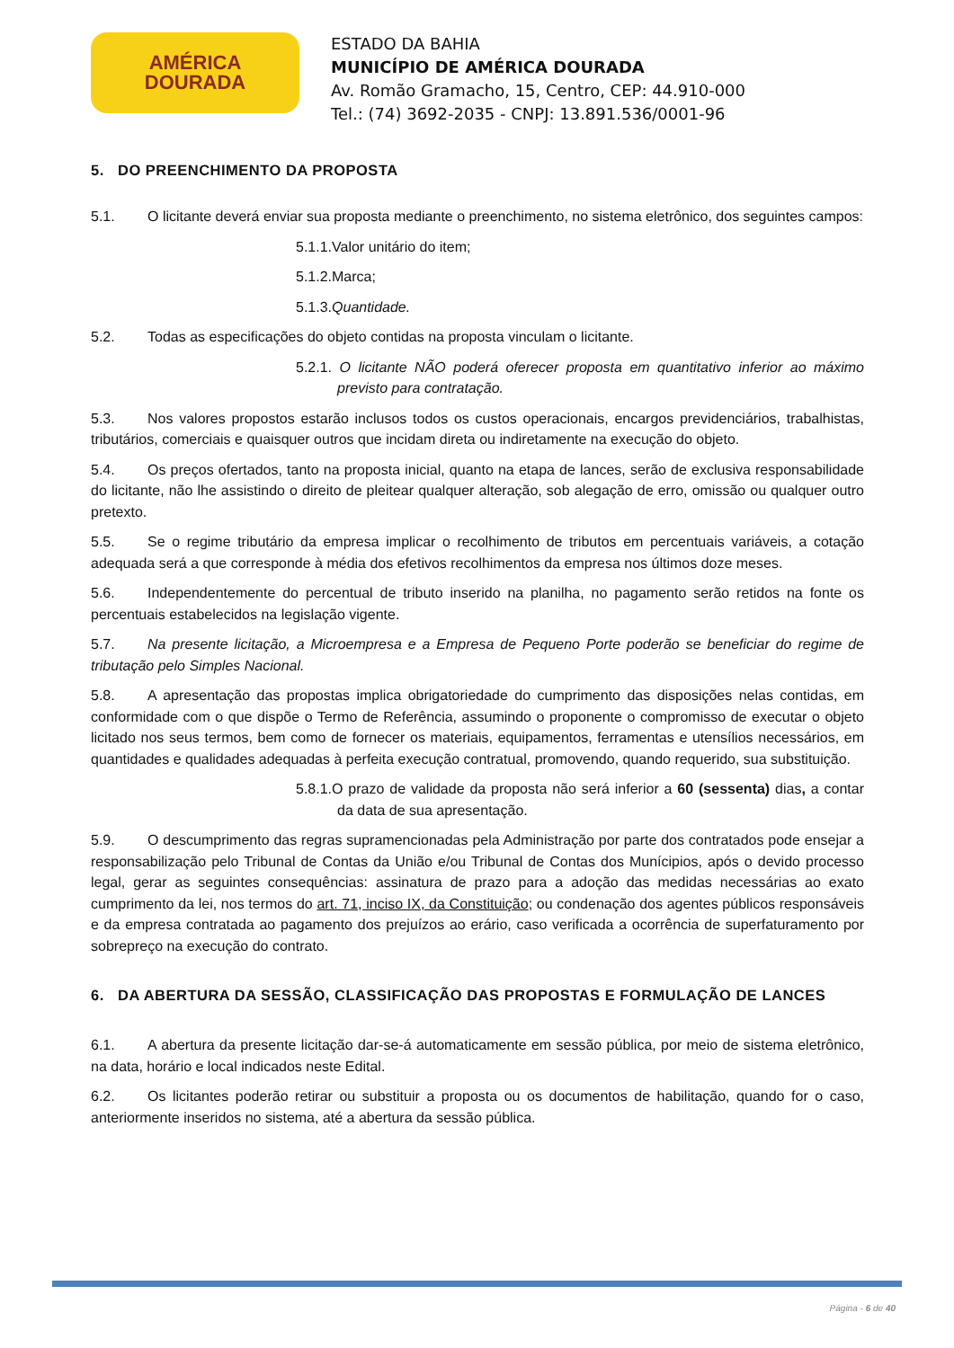AMÉRICA
DOURADA
ESTADO DA BAHIA
MUNICÍPIO DE AMÉRICA DOURADA
Av. Romão Gramacho, 15, Centro, CEP: 44.910-000
Tel.: (74) 3692-2035 - CNPJ: 13.891.536/0001-96
5. DO PREENCHIMENTO DA PROPOSTA
5.1. O licitante deverá enviar sua proposta mediante o preenchimento, no sistema eletrônico, dos seguintes campos:
5.1.1.Valor unitário do item;
5.1.2.Marca;
5.1.3.Quantidade.
5.2. Todas as especificações do objeto contidas na proposta vinculam o licitante.
5.2.1. O licitante NÃO poderá oferecer proposta em quantitativo inferior ao máximo previsto para contratação.
5.3. Nos valores propostos estarão inclusos todos os custos operacionais, encargos previdenciários, trabalhistas, tributários, comerciais e quaisquer outros que incidam direta ou indiretamente na execução do objeto.
5.4. Os preços ofertados, tanto na proposta inicial, quanto na etapa de lances, serão de exclusiva responsabilidade do licitante, não lhe assistindo o direito de pleitear qualquer alteração, sob alegação de erro, omissão ou qualquer outro pretexto.
5.5. Se o regime tributário da empresa implicar o recolhimento de tributos em percentuais variáveis, a cotação adequada será a que corresponde à média dos efetivos recolhimentos da empresa nos últimos doze meses.
5.6. Independentemente do percentual de tributo inserido na planilha, no pagamento serão retidos na fonte os percentuais estabelecidos na legislação vigente.
5.7. Na presente licitação, a Microempresa e a Empresa de Pequeno Porte poderão se beneficiar do regime de tributação pelo Simples Nacional.
5.8. A apresentação das propostas implica obrigatoriedade do cumprimento das disposições nelas contidas, em conformidade com o que dispõe o Termo de Referência, assumindo o proponente o compromisso de executar o objeto licitado nos seus termos, bem como de fornecer os materiais, equipamentos, ferramentas e utensílios necessários, em quantidades e qualidades adequadas à perfeita execução contratual, promovendo, quando requerido, sua substituição.
5.8.1.O prazo de validade da proposta não será inferior a 60 (sessenta) dias, a contar da data de sua apresentação.
5.9. O descumprimento das regras supramencionadas pela Administração por parte dos contratados pode ensejar a responsabilização pelo Tribunal de Contas da União e/ou Tribunal de Contas dos Munícipios, após o devido processo legal, gerar as seguintes consequências: assinatura de prazo para a adoção das medidas necessárias ao exato cumprimento da lei, nos termos do art. 71, inciso IX, da Constituição; ou condenação dos agentes públicos responsáveis e da empresa contratada ao pagamento dos prejuízos ao erário, caso verificada a ocorrência de superfaturamento por sobrepreço na execução do contrato.
6. DA ABERTURA DA SESSÃO, CLASSIFICAÇÃO DAS PROPOSTAS E FORMULAÇÃO DE LANCES
6.1. A abertura da presente licitação dar-se-á automaticamente em sessão pública, por meio de sistema eletrônico, na data, horário e local indicados neste Edital.
6.2. Os licitantes poderão retirar ou substituir a proposta ou os documentos de habilitação, quando for o caso, anteriormente inseridos no sistema, até a abertura da sessão pública.
Página - 6 de 40